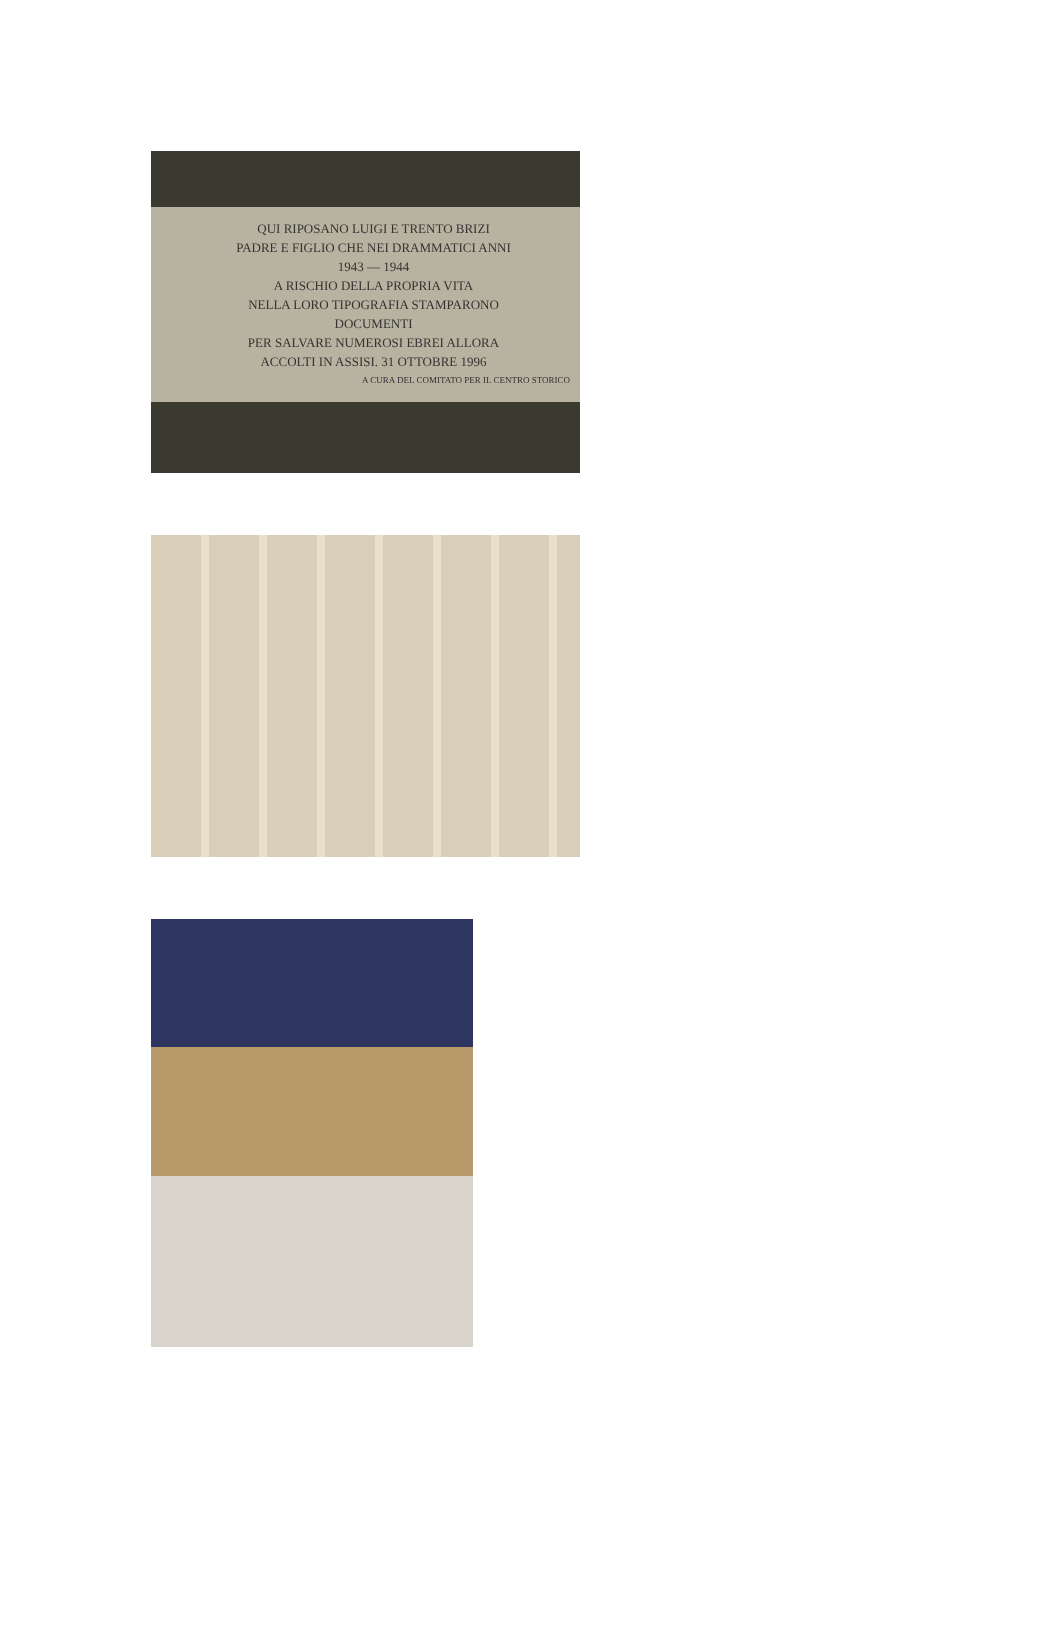QUI RIPOSANO LUIGI E TRENTO BRIZI
PADRE E FIGLIO CHE NEI DRAMMATICI ANNI
1943 — 1944
A RISCHIO DELLA PROPRIA VITA
NELLA LORO TIPOGRAFIA STAMPARONO
DOCUMENTI
PER SALVARE NUMEROSI EBREI ALLORA
ACCOLTI IN ASSISI. 31 OTTOBRE 1996
A CURA DEL COMITATO PER IL CENTRO STORICO